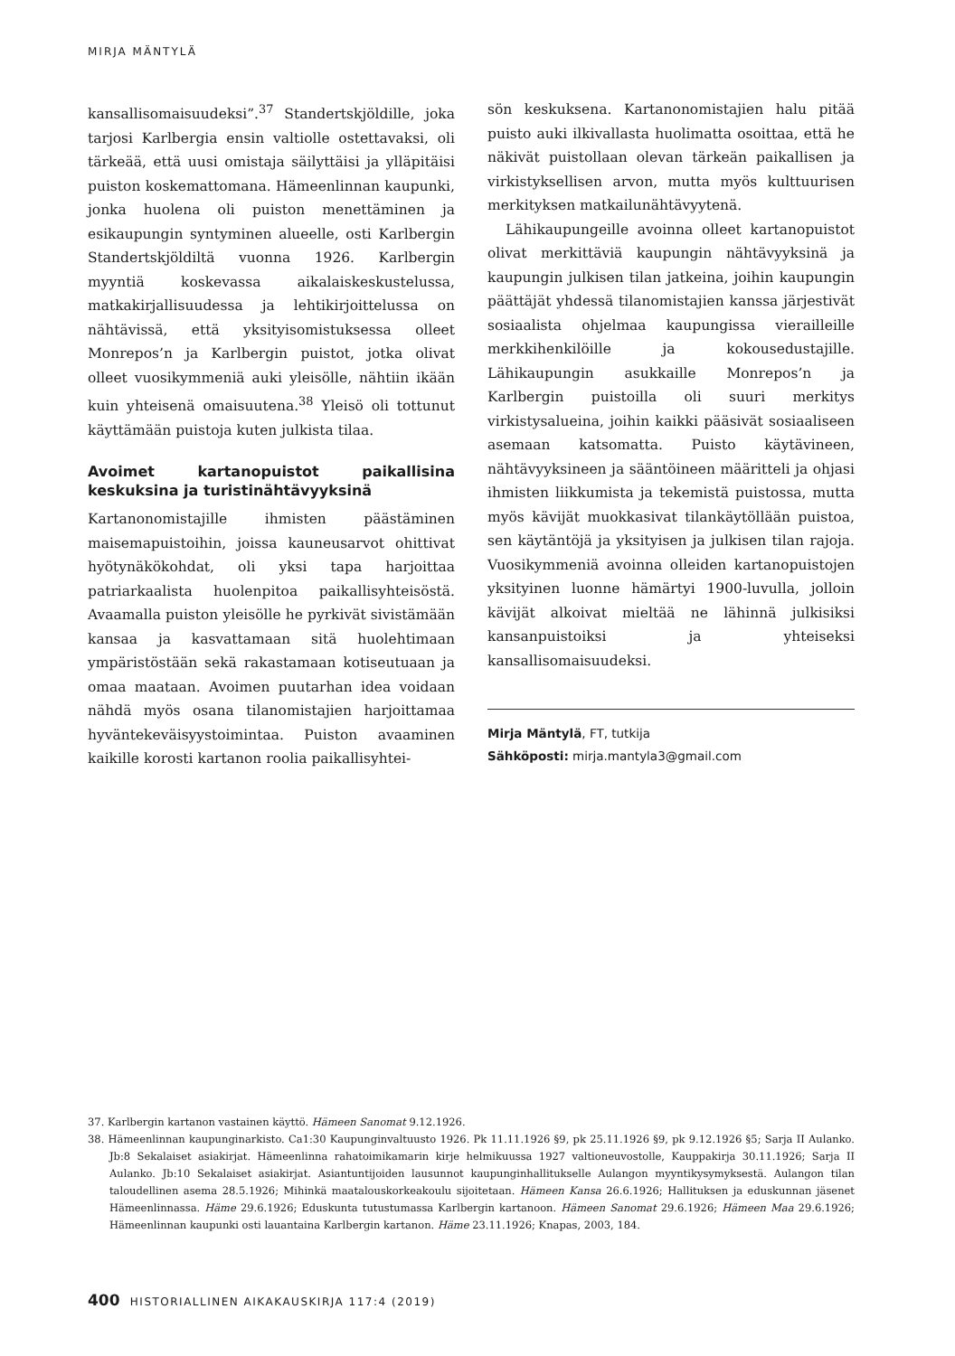MIRJA MÄNTYLÄ
kansallisomaisuudeksi”.<sup>37</sup> Standertskjöldille, joka tarjosi Karlbergia ensin valtiolle ostettavaksi, oli tärkeää, että uusi omistaja säilyttäisi ja ylläpitäisi puiston koskemattomana. Hämeenlinnan kaupunki, jonka huolena oli puiston menettäminen ja esikaupungin syntyminen alueelle, osti Karlbergin Standertskjöldiltä vuonna 1926. Karlbergin myyntiä koskevassa aikalaiskeskustelussa, matkakirjallisuudessa ja lehtikirjoittelussa on nähtävissä, että yksityisomistuksessa olleet Monrepos’n ja Karlbergin puistot, jotka olivat olleet vuosikymmeniä auki yleisölle, nähtiin ikään kuin yhteisenä omaisuutena.<sup>38</sup> Yleisö oli tottunut käyttämään puistoja kuten julkista tilaa.
Avoimet kartanopuistot paikallisina keskuksina ja turistinähtävyyksinä
Kartanonomistajille ihmisten päästäminen maisemapuistoihin, joissa kauneusarvot ohittivat hyötynäkökohdat, oli yksi tapa harjoittaa patriarkaalista huolenpitoa paikallisyhteisöstä. Avaamalla puiston yleisölle he pyrkivät sivistämään kansaa ja kasvattamaan sitä huolehtimaan ympäristöstään sekä rakastamaan kotiseutuaan ja omaa maataan. Avoimen puutarhan idea voidaan nähdä myös osana tilanomistajien harjoittamaa hyväntekeväisyystoimintaa. Puiston avaaminen kaikille korosti kartanon roolia paikallisyhtei-
sön keskuksena. Kartanonomistajien halu pitää puisto auki ilkivallasta huolimatta osoittaa, että he näkivät puistollaan olevan tärkeän paikallisen ja virkistyksellisen arvon, mutta myös kulttuurisen merkityksen matkailunähtävyytenä.
Lähikaupungeille avoinna olleet kartanopuistot olivat merkittäviä kaupungin nähtävyyksinä ja kaupungin julkisen tilan jatkeina, joihin kaupungin päättäjät yhdessä tilanomistajien kanssa järjestivät sosiaalista ohjelmaa kaupungissa vierailleille merkkihenkilöille ja kokousedustajille. Lähikaupungin asukkaille Monrepos’n ja Karlbergin puistoilla oli suuri merkitys virkistysalueina, joihin kaikki pääsivät sosiaaliseen asemaan katsomatta. Puisto käytävineen, nähtävyyksineen ja sääntöineen määritteli ja ohjasi ihmisten liikkumista ja tekemistä puistossa, mutta myös kävijät muokkasivat tilankäytöllään puistoa, sen käytäntöjä ja yksityisen ja julkisen tilan rajoja. Vuosikymmeniä avoinna olleiden kartanopuistojen yksityinen luonne hämärtyi 1900-luvulla, jolloin kävijät alkoivat mieltää ne lähinnä julkisiksi kansanpuistoiksi ja yhteiseksi kansallisomaisuudeksi.
Mirja Mäntylä, FT, tutkija
Sähköposti: mirja.mantyla3@gmail.com
37. Karlbergin kartanon vastainen käyttö. Hämeen Sanomat 9.12.1926.
38. Hämeenlinnan kaupunginarkisto. Ca1:30 Kaupunginvaltuusto 1926. Pk 11.11.1926 §9, pk 25.11.1926 §9, pk 9.12.1926 §5; Sarja II Aulanko. Jb:8 Sekalaiset asiakirjat. Hämeenlinna rahatoimikamarin kirje helmikuussa 1927 valtioneuvostolle, Kauppakirja 30.11.1926; Sarja II Aulanko. Jb:10 Sekalaiset asiakirjat. Asiantuntijoiden lausunnot kaupunginhallitukselle Aulangon myyntikysymyksestä. Aulangon tilan taloudellinen asema 28.5.1926; Mihinkä maatalouskorkeakoulu sijoitetaan. Hämeen Kansa 26.6.1926; Hallituksen ja eduskunnan jäsenet Hämeenlinnassa. Häme 29.6.1926; Eduskunta tutustumassa Karlbergin kartanoon. Hämeen Sanomat 29.6.1926; Hämeen Maa 29.6.1926; Hämeenlinnan kaupunki osti lauantaina Karlbergin kartanon. Häme 23.11.1926; Knapas, 2003, 184.
400 HISTORIALLINEN AIKAKAUSKIRJA 117:4 (2019)